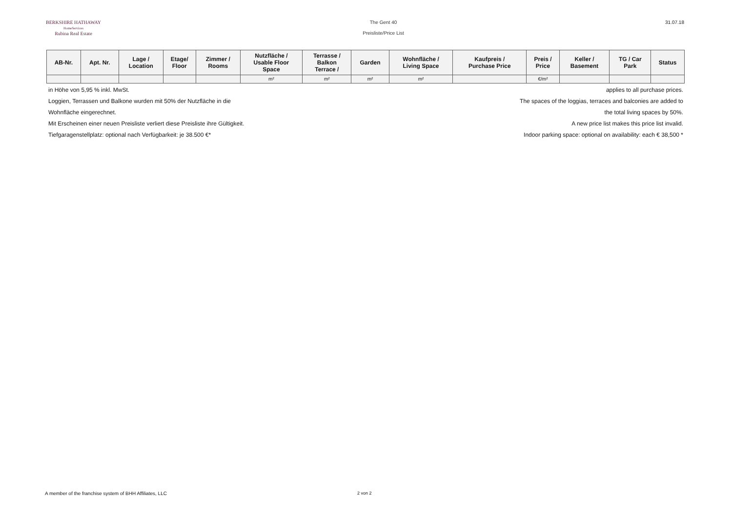BERKSHIRE HATHAWAY
HomeServices
Rubina Real Estate
The Gent 40
Preisliste/Price List
31.07.18
| AB-Nr. | Apt. Nr. | Lage / Location | Etage/ Floor | Zimmer / Rooms | Nutzfläche / Usable Floor Space | Terrasse / Balkon Terrace / | Garden | Wohnfläche / Living Space | Kaufpreis / Purchase Price | Preis / Price | Keller / Basement | TG / Car Park | Status |
| --- | --- | --- | --- | --- | --- | --- | --- | --- | --- | --- | --- | --- | --- |
| | | | | | m² | m² | m² | m² | | €/m² | | | |
in Höhe von 5,95 % inkl. MwSt. applies to all purchase prices.
Loggien, Terrassen und Balkone wurden mit 50% der Nutzfläche in die The spaces of the loggias, terraces and balconies are added to
Wohnfläche eingerechnet. the total living spaces by 50%.
Mit Erscheinen einer neuen Preisliste verliert diese Preisliste ihre Gültigkeit. A new price list makes this price list invalid.
Tiefgaragenstellplatz: optional nach Verfügbarkeit: je 38.500 €* Indoor parking space: optional on availability: each € 38,500 *
A member of the franchise system of BHH Affiliates, LLC 2 von 2